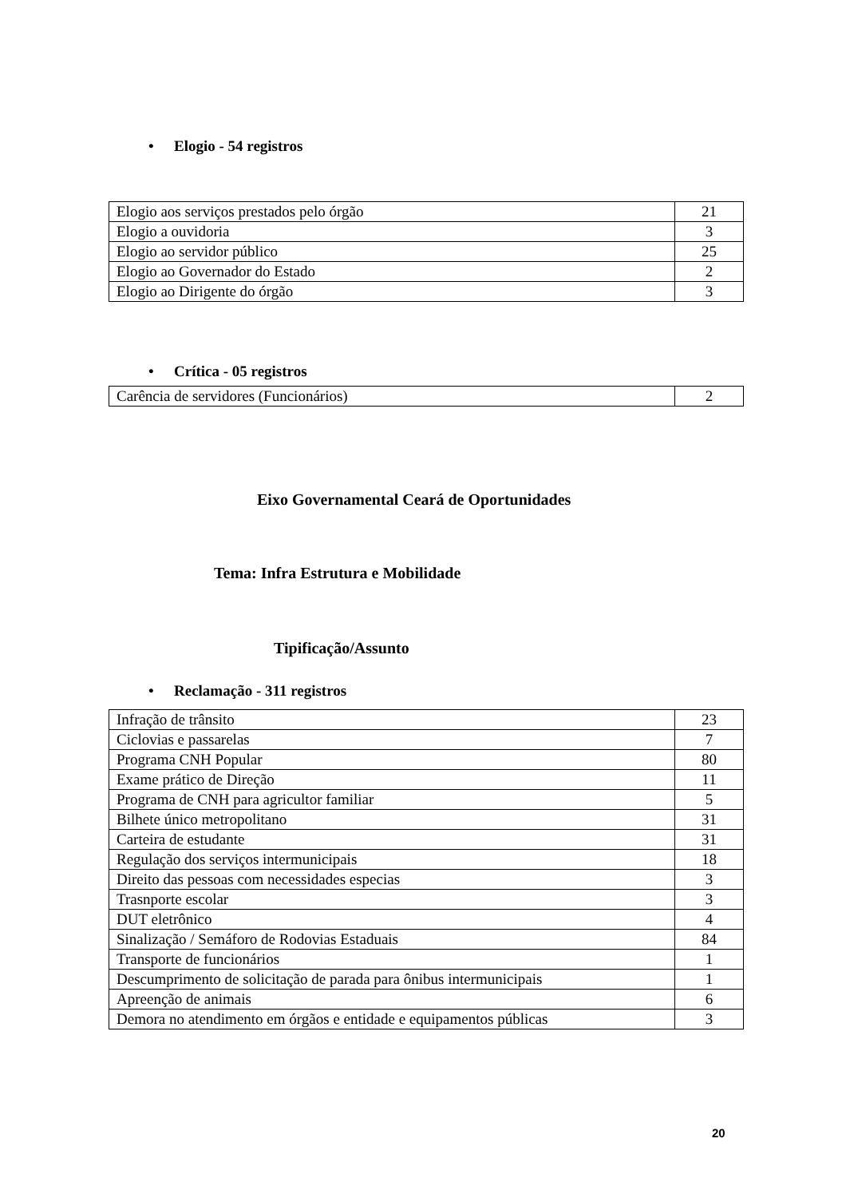• Elogio - 54 registros
| Elogio aos serviços prestados pelo órgão | 21 |
| Elogio a ouvidoria | 3 |
| Elogio ao servidor público | 25 |
| Elogio ao Governador do Estado | 2 |
| Elogio ao Dirigente do órgão | 3 |
• Crítica - 05 registros
| Carência de servidores (Funcionários) | 2 |
Eixo Governamental Ceará de Oportunidades
Tema: Infra Estrutura e Mobilidade
Tipificação/Assunto
• Reclamação - 311 registros
| Infração de trânsito | 23 |
| Ciclovias e passarelas | 7 |
| Programa CNH Popular | 80 |
| Exame prático de Direção | 11 |
| Programa de CNH para agricultor familiar | 5 |
| Bilhete único metropolitano | 31 |
| Carteira de estudante | 31 |
| Regulação dos serviços intermunicipais | 18 |
| Direito das pessoas com necessidades especias | 3 |
| Trasnporte escolar | 3 |
| DUT eletrônico | 4 |
| Sinalização / Semáforo de Rodovias Estaduais | 84 |
| Transporte de funcionários | 1 |
| Descumprimento de solicitação de parada para ônibus intermunicipais | 1 |
| Apreenção de animais | 6 |
| Demora no atendimento em órgãos e entidade e equipamentos públicas | 3 |
20